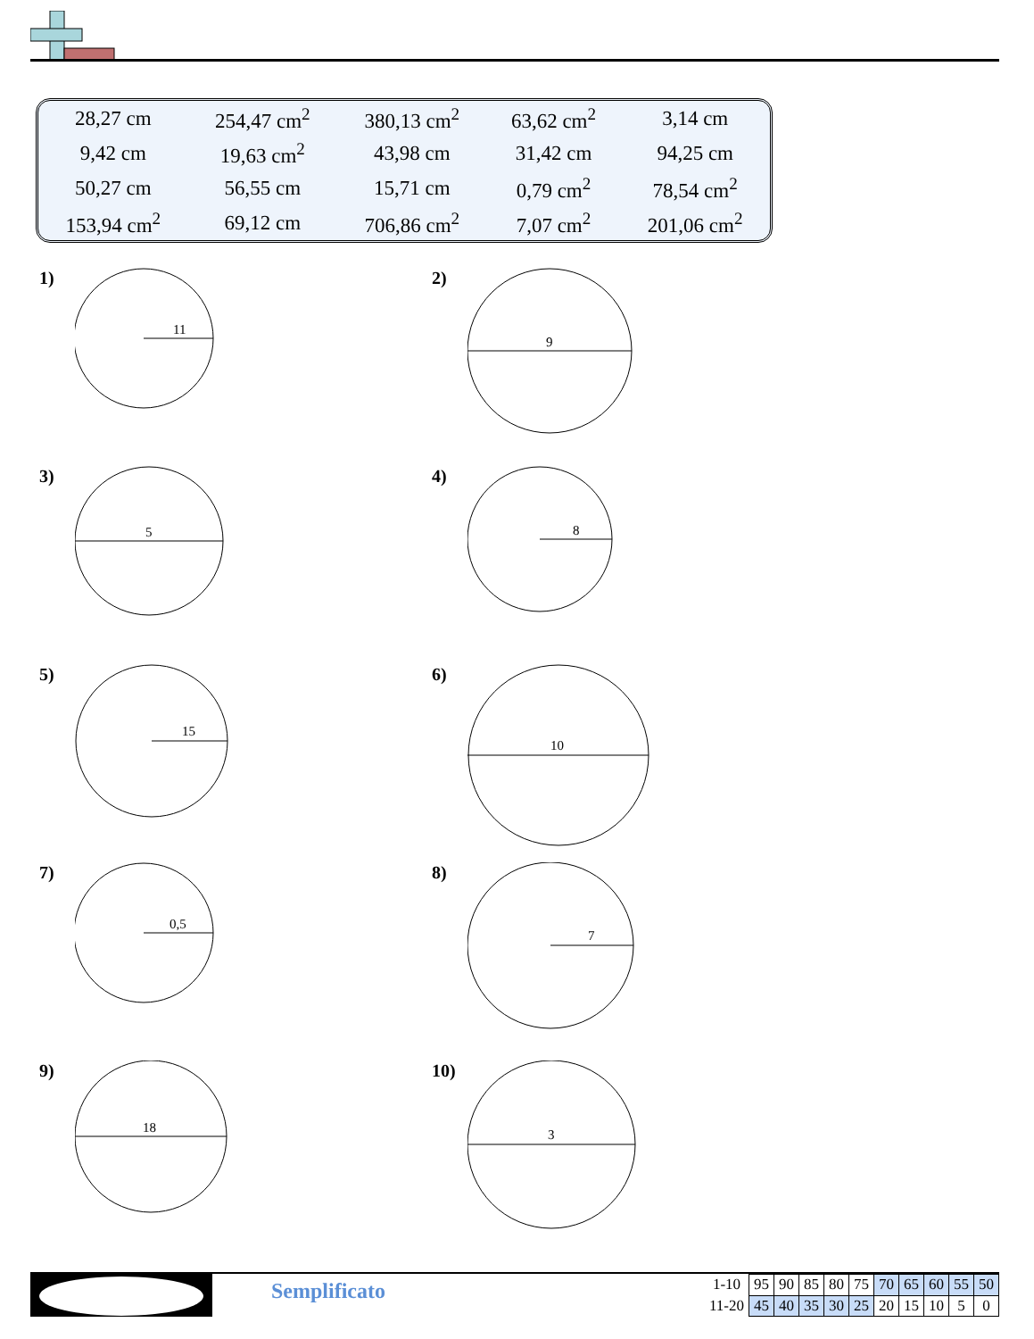| 28,27 cm | 254,47 cm<sup>2</sup> | 380,13 cm<sup>2</sup> | 63,62 cm<sup>2</sup> | 3,14 cm |
| 9,42 cm | 19,63 cm<sup>2</sup> | 43,98 cm | 31,42 cm | 94,25 cm |
| 50,27 cm | 56,55 cm | 15,71 cm | 0,79 cm<sup>2</sup> | 78,54 cm<sup>2</sup> |
| 153,94 cm<sup>2</sup> | 69,12 cm | 706,86 cm<sup>2</sup> | 7,07 cm<sup>2</sup> | 201,06 cm<sup>2</sup> |
1)
11
2)
9
3)
5
4)
8
5)
15
6)
10
7)
0,5
8)
7
9)
18
10)
3
Semplificato
| 1-10 | 95 | 90 | 85 | 80 | 75 | 70 | 65 | 60 | 55 | 50 |
| 11-20 | 45 | 40 | 35 | 30 | 25 | 20 | 15 | 10 | 5 | 0 |